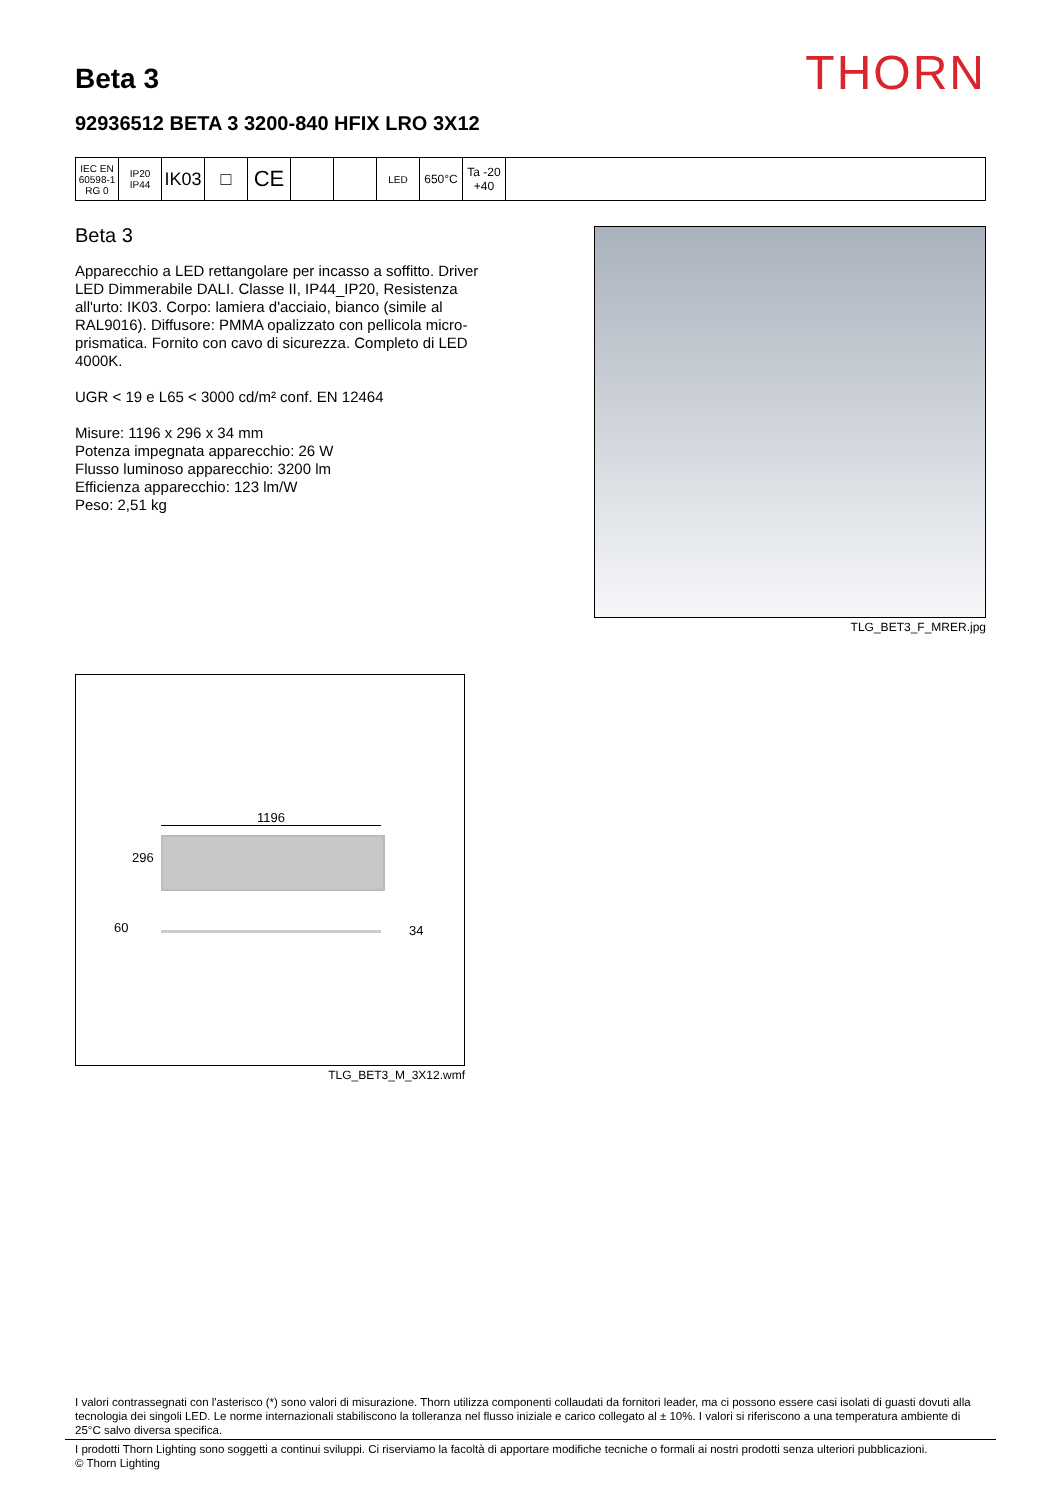Beta 3
THORN
92936512 BETA 3 3200-840 HFIX LRO 3X12
| IEC EN 60598-1 RG 0 | IP20 IP44 | IK03 | □ | CE | | | LED | 650°C | Ta -20 +40 | |
Beta 3
Apparecchio a LED rettangolare per incasso a soffitto. Driver LED Dimmerabile DALI. Classe II, IP44_IP20, Resistenza all'urto: IK03. Corpo: lamiera d'acciaio, bianco (simile al RAL9016). Diffusore: PMMA opalizzato con pellicola micro-prismatica. Fornito con cavo di sicurezza. Completo di LED 4000K.
UGR < 19 e L65 < 3000 cd/m² conf. EN 12464
Misure: 1196 x 296 x 34 mm
Potenza impegnata apparecchio: 26 W
Flusso luminoso apparecchio: 3200 lm
Efficienza apparecchio: 123 lm/W
Peso: 2,51 kg
TLG_BET3_F_MRER.jpg
1196
296
60 34
TLG_BET3_M_3X12.wmf
I valori contrassegnati con l'asterisco (*) sono valori di misurazione. Thorn utilizza componenti collaudati da fornitori leader, ma ci possono essere casi isolati di guasti dovuti alla tecnologia dei singoli LED. Le norme internazionali stabiliscono la tolleranza nel flusso iniziale e carico collegato al ± 10%. I valori si riferiscono a una temperatura ambiente di 25°C salvo diversa specifica.
I prodotti Thorn Lighting sono soggetti a continui sviluppi. Ci riserviamo la facoltà di apportare modifiche tecniche o formali ai nostri prodotti senza ulteriori pubblicazioni.
© Thorn Lighting